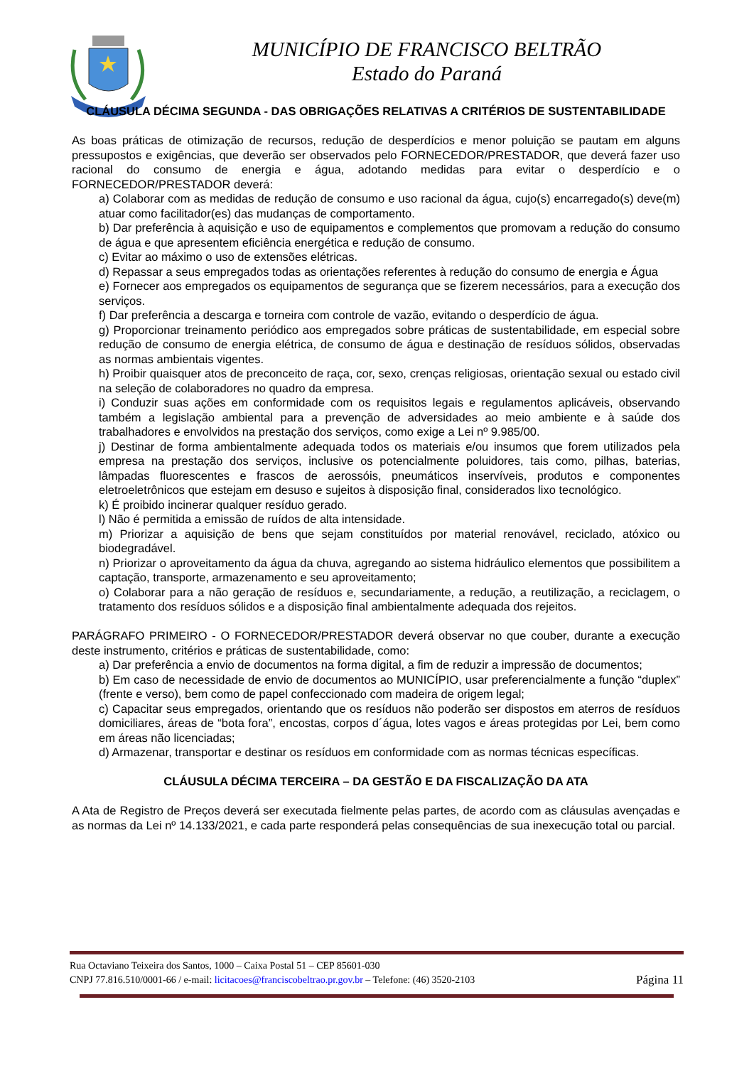MUNICÍPIO DE FRANCISCO BELTRÃO
Estado do Paraná
CLÁUSULA DÉCIMA SEGUNDA - DAS OBRIGAÇÕES RELATIVAS A CRITÉRIOS DE SUSTENTABILIDADE
As boas práticas de otimização de recursos, redução de desperdícios e menor poluição se pautam em alguns pressupostos e exigências, que deverão ser observados pelo FORNECEDOR/PRESTADOR, que deverá fazer uso racional do consumo de energia e água, adotando medidas para evitar o desperdício e o FORNECEDOR/PRESTADOR deverá:
a) Colaborar com as medidas de redução de consumo e uso racional da água, cujo(s) encarregado(s) deve(m) atuar como facilitador(es) das mudanças de comportamento.
b) Dar preferência à aquisição e uso de equipamentos e complementos que promovam a redução do consumo de água e que apresentem eficiência energética e redução de consumo.
c) Evitar ao máximo o uso de extensões elétricas.
d) Repassar a seus empregados todas as orientações referentes à redução do consumo de energia e Água
e) Fornecer aos empregados os equipamentos de segurança que se fizerem necessários, para a execução dos serviços.
f) Dar preferência a descarga e torneira com controle de vazão, evitando o desperdício de água.
g) Proporcionar treinamento periódico aos empregados sobre práticas de sustentabilidade, em especial sobre redução de consumo de energia elétrica, de consumo de água e destinação de resíduos sólidos, observadas as normas ambientais vigentes.
h) Proibir quaisquer atos de preconceito de raça, cor, sexo, crenças religiosas, orientação sexual ou estado civil na seleção de colaboradores no quadro da empresa.
i) Conduzir suas ações em conformidade com os requisitos legais e regulamentos aplicáveis, observando também a legislação ambiental para a prevenção de adversidades ao meio ambiente e à saúde dos trabalhadores e envolvidos na prestação dos serviços, como exige a Lei nº 9.985/00.
j) Destinar de forma ambientalmente adequada todos os materiais e/ou insumos que forem utilizados pela empresa na prestação dos serviços, inclusive os potencialmente poluidores, tais como, pilhas, baterias, lâmpadas fluorescentes e frascos de aerossóis, pneumáticos inservíveis, produtos e componentes eletroeletrônicos que estejam em desuso e sujeitos à disposição final, considerados lixo tecnológico.
k) É proibido incinerar qualquer resíduo gerado.
l) Não é permitida a emissão de ruídos de alta intensidade.
m) Priorizar a aquisição de bens que sejam constituídos por material renovável, reciclado, atóxico ou biodegradável.
n) Priorizar o aproveitamento da água da chuva, agregando ao sistema hidráulico elementos que possibilitem a captação, transporte, armazenamento e seu aproveitamento;
o) Colaborar para a não geração de resíduos e, secundariamente, a redução, a reutilização, a reciclagem, o tratamento dos resíduos sólidos e a disposição final ambientalmente adequada dos rejeitos.
PARÁGRAFO PRIMEIRO - O FORNECEDOR/PRESTADOR deverá observar no que couber, durante a execução deste instrumento, critérios e práticas de sustentabilidade, como:
a) Dar preferência a envio de documentos na forma digital, a fim de reduzir a impressão de documentos;
b) Em caso de necessidade de envio de documentos ao MUNICÍPIO, usar preferencialmente a função “duplex” (frente e verso), bem como de papel confeccionado com madeira de origem legal;
c) Capacitar seus empregados, orientando que os resíduos não poderão ser dispostos em aterros de resíduos domiciliares, áreas de “bota fora”, encostas, corpos d´água, lotes vagos e áreas protegidas por Lei, bem como em áreas não licenciadas;
d) Armazenar, transportar e destinar os resíduos em conformidade com as normas técnicas específicas.
CLÁUSULA DÉCIMA TERCEIRA – DA GESTÃO E DA FISCALIZAÇÃO DA ATA
A Ata de Registro de Preços deverá ser executada fielmente pelas partes, de acordo com as cláusulas avençadas e as normas da Lei nº 14.133/2021, e cada parte responderá pelas consequências de sua inexecução total ou parcial.
Rua Octaviano Teixeira dos Santos, 1000 – Caixa Postal 51 – CEP 85601-030
CNPJ 77.816.510/0001-66 / e-mail: licitacoes@franciscobeltrao.pr.gov.br – Telefone: (46) 3520-2103 Página 11